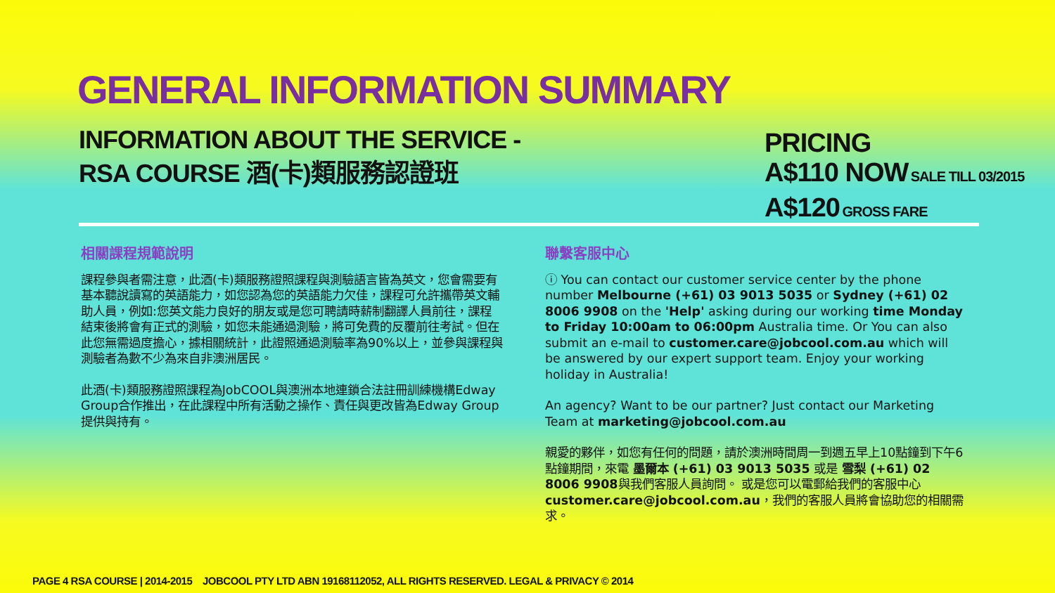GENERAL INFORMATION SUMMARY
INFORMATION ABOUT THE SERVICE -
RSA COURSE 酒(卡)類服務認證班
PRICING
A$110 NOW SALE TILL 03/2015
A$120 GROSS FARE
相關課程規範說明
課程參與者需注意，此酒(卡)類服務證照課程與測驗語言皆為英文，您會需要有基本聽說讀寫的英語能力，如您認為您的英語能力欠佳，課程可允許攜帶英文輔助人員，例如:您英文能力良好的朋友或是您可聘請時薪制翻譯人員前往，課程結束後將會有正式的測驗，如您未能通過測驗，將可免費的反覆前往考試。但在此您無需過度擔心，據相關統計，此證照通過測驗率為90%以上，並參與課程與測驗者為數不少為來自非澳洲居民。
此酒(卡)類服務證照課程為JobCOOL與澳洲本地連鎖合法註冊訓練機構Edway Group合作推出，在此課程中所有活動之操作、責任與更改皆為Edway Group提供與持有。
聯繫客服中心
ⓘ You can contact our customer service center by the phone number Melbourne (+61) 03 9013 5035 or Sydney (+61) 02 8006 9908 on the 'Help' asking during our working time Monday to Friday 10:00am to 06:00pm Australia time. Or You can also submit an e-mail to customer.care@jobcool.com.au which will be answered by our expert support team. Enjoy your working holiday in Australia!
An agency? Want to be our partner? Just contact our Marketing Team at marketing@jobcool.com.au
親愛的夥伴，如您有任何的問題，請於澳洲時間周一到週五早上10點鐘到下午6點鐘期間，來電 墨爾本 (+61) 03 9013 5035 或是 雪梨 (+61) 02 8006 9908與我們客服人員詢問。 或是您可以電郵給我們的客服中心customer.care@jobcool.com.au，我們的客服人員將會協助您的相關需求。
PAGE 4 RSA COURSE | 2014-2015 JOBCOOL PTY LTD ABN 19168112052, ALL RIGHTS RESERVED. LEGAL & PRIVACY © 2014